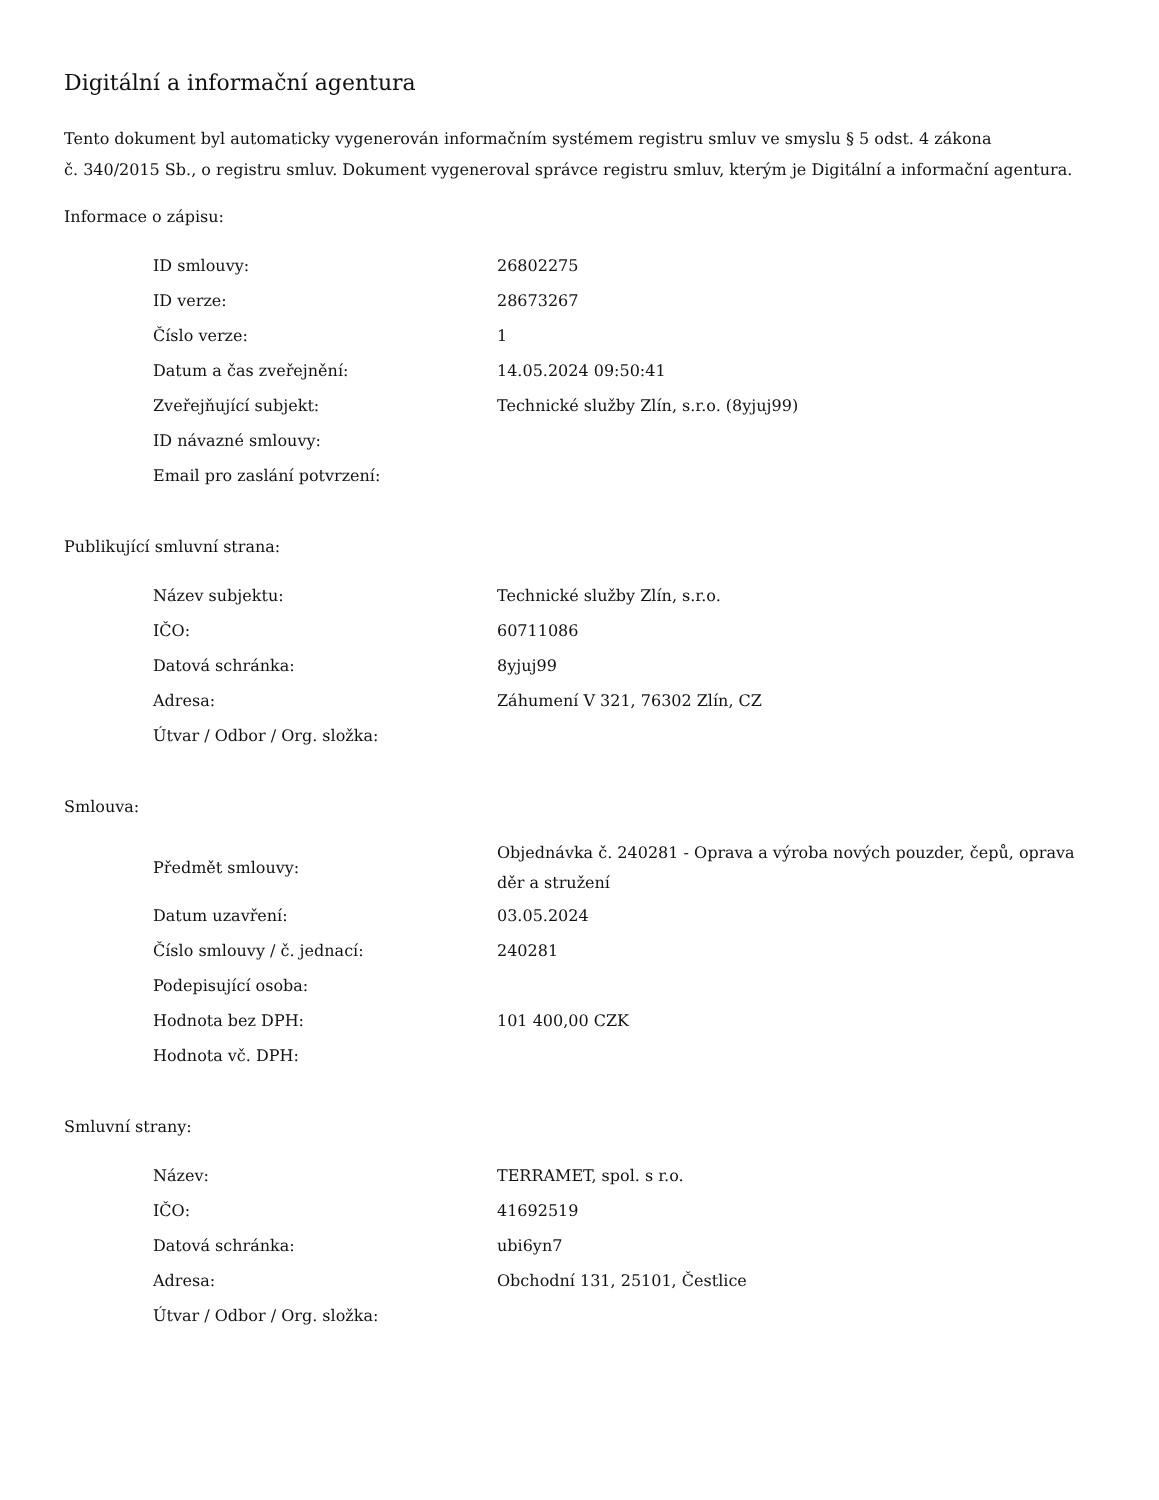Digitální a informační agentura
Tento dokument byl automaticky vygenerován informačním systémem registru smluv ve smyslu § 5 odst. 4 zákona
č. 340/2015 Sb., o registru smluv. Dokument vygeneroval správce registru smluv, kterým je Digitální a informační agentura.
Informace o zápisu:
| ID smlouvy: | 26802275 |
| ID verze: | 28673267 |
| Číslo verze: | 1 |
| Datum a čas zveřejnění: | 14.05.2024 09:50:41 |
| Zveřejňující subjekt: | Technické služby Zlín, s.r.o. (8yjuj99) |
| ID návazné smlouvy: | |
| Email pro zaslání potvrzení: | |
Publikující smluvní strana:
| Název subjektu: | Technické služby Zlín, s.r.o. |
| IČO: | 60711086 |
| Datová schránka: | 8yjuj99 |
| Adresa: | Záhumení V 321, 76302 Zlín, CZ |
| Útvar / Odbor / Org. složka: | |
Smlouva:
| Předmět smlouvy: | Objednávka č. 240281 - Oprava a výroba nových pouzder, čepů, oprava děr a stružení |
| Datum uzavření: | 03.05.2024 |
| Číslo smlouvy / č. jednací: | 240281 |
| Podepisující osoba: | |
| Hodnota bez DPH: | 101 400,00 CZK |
| Hodnota vč. DPH: | |
Smluvní strany:
| Název: | TERRAMET, spol. s r.o. |
| IČO: | 41692519 |
| Datová schránka: | ubi6yn7 |
| Adresa: | Obchodní 131, 25101, Čestlice |
| Útvar / Odbor / Org. složka: | |